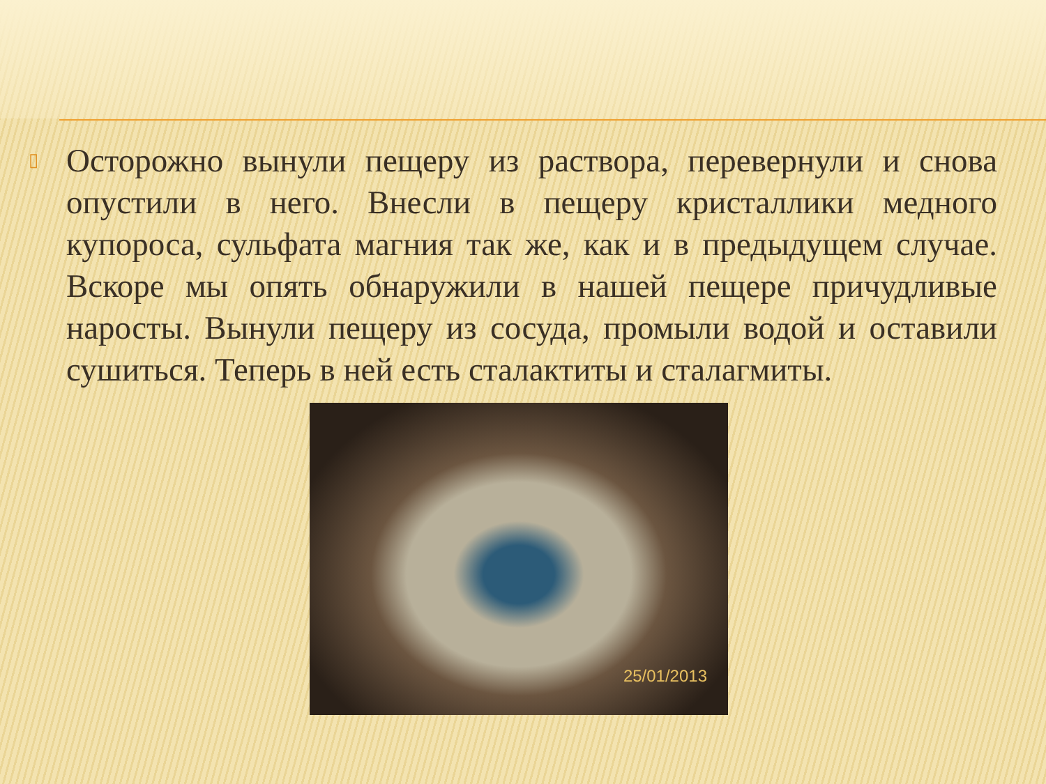▯
Осторожно вынули пещеру из раствора, перевернули и снова опустили в него. Внесли в пещеру кристаллики медного купороса, сульфата магния так же, как и в предыдущем случае. Вскоре мы опять обнаружили в нашей пещере причудливые наросты. Вынули пещеру из сосуда, промыли водой и оставили сушиться. Теперь в ней есть сталактиты и сталагмиты.
25/01/2013